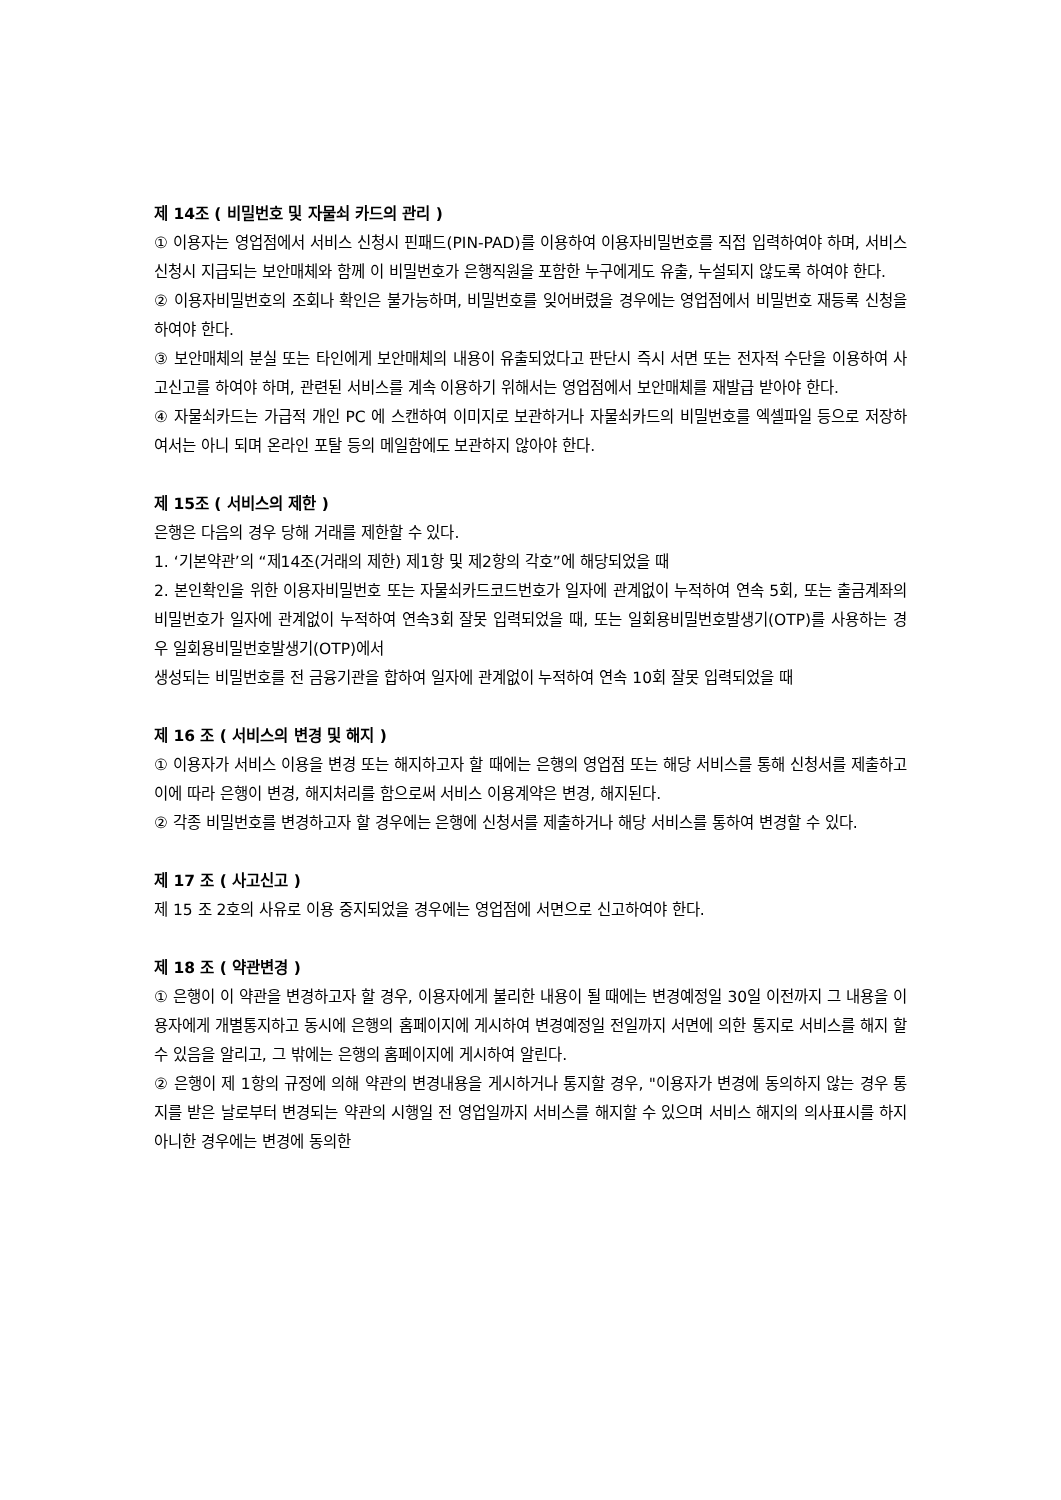제 14조 ( 비밀번호 및 자물쇠 카드의 관리 )
① 이용자는 영업점에서 서비스 신청시 핀패드(PIN-PAD)를 이용하여 이용자비밀번호를 직접 입력하여야 하며, 서비스 신청시 지급되는 보안매체와 함께 이 비밀번호가 은행직원을 포함한 누구에게도 유출, 누설되지 않도록 하여야 한다.
② 이용자비밀번호의 조회나 확인은 불가능하며, 비밀번호를 잊어버렸을 경우에는 영업점에서 비밀번호 재등록 신청을 하여야 한다.
③ 보안매체의 분실 또는 타인에게 보안매체의 내용이 유출되었다고 판단시 즉시 서면 또는 전자적 수단을 이용하여 사고신고를 하여야 하며, 관련된 서비스를 계속 이용하기 위해서는 영업점에서 보안매체를 재발급 받아야 한다.
④ 자물쇠카드는 가급적 개인 PC 에 스캔하여 이미지로 보관하거나 자물쇠카드의 비밀번호를 엑셀파일 등으로 저장하여서는 아니 되며 온라인 포탈 등의 메일함에도 보관하지 않아야 한다.
제 15조 ( 서비스의 제한 )
은행은 다음의 경우 당해 거래를 제한할 수 있다.
1. ‘기본약관’의 “제14조(거래의 제한) 제1항 및 제2항의 각호”에 해당되었을 때
2. 본인확인을 위한 이용자비밀번호 또는 자물쇠카드코드번호가 일자에 관계없이 누적하여 연속 5회, 또는 출금계좌의 비밀번호가 일자에 관계없이 누적하여 연속3회 잘못 입력되었을 때, 또는 일회용비밀번호발생기(OTP)를 사용하는 경우 일회용비밀번호발생기(OTP)에서
생성되는 비밀번호를 전 금융기관을 합하여 일자에 관계없이 누적하여 연속 10회 잘못 입력되었을 때
제 16 조 ( 서비스의 변경 및 해지 )
① 이용자가 서비스 이용을 변경 또는 해지하고자 할 때에는 은행의 영업점 또는 해당 서비스를 통해 신청서를 제출하고 이에 따라 은행이 변경, 해지처리를 함으로써 서비스 이용계약은 변경, 해지된다.
② 각종 비밀번호를 변경하고자 할 경우에는 은행에 신청서를 제출하거나 해당 서비스를 통하여 변경할 수 있다.
제 17 조 ( 사고신고 )
제 15 조 2호의 사유로 이용 중지되었을 경우에는 영업점에 서면으로 신고하여야 한다.
제 18 조 ( 약관변경 )
① 은행이 이 약관을 변경하고자 할 경우, 이용자에게 불리한 내용이 될 때에는 변경예정일 30일 이전까지 그 내용을 이용자에게 개별통지하고 동시에 은행의 홈페이지에 게시하여 변경예정일 전일까지 서면에 의한 통지로 서비스를 해지 할 수 있음을 알리고, 그 밖에는 은행의 홈페이지에 게시하여 알린다.
② 은행이 제 1항의 규정에 의해 약관의 변경내용을 게시하거나 통지할 경우, "이용자가 변경에 동의하지 않는 경우 통지를 받은 날로부터 변경되는 약관의 시행일 전 영업일까지 서비스를 해지할 수 있으며 서비스 해지의 의사표시를 하지 아니한 경우에는 변경에 동의한